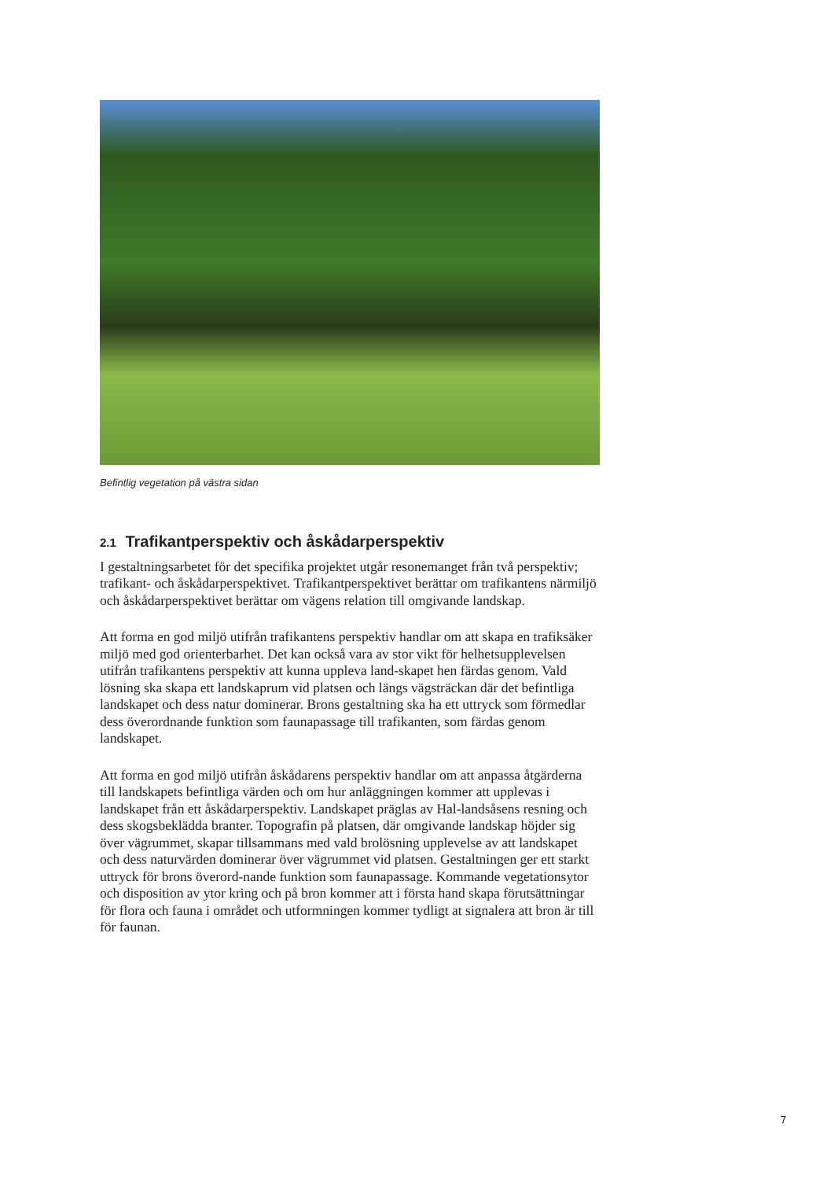Befintlig vegetation på västra sidan
2.1 Trafikantperspektiv och åskådarperspektiv
I gestaltningsarbetet för det specifika projektet utgår resonemanget från två perspektiv; trafikant- och åskådarperspektivet. Trafikantperspektivet berättar om trafikantens närmiljö och åskådarperspektivet berättar om vägens relation till omgivande landskap.
Att forma en god miljö utifrån trafikantens perspektiv handlar om att skapa en trafiksäker miljö med god orienterbarhet. Det kan också vara av stor vikt för helhetsupplevelsen utifrån trafikantens perspektiv att kunna uppleva land-skapet hen färdas genom. Vald lösning ska skapa ett landskaprum vid platsen och längs vägsträckan där det befintliga landskapet och dess natur dominerar. Brons gestaltning ska ha ett uttryck som förmedlar dess överordnande funktion som faunapassage till trafikanten, som färdas genom landskapet.
Att forma en god miljö utifrån åskådarens perspektiv handlar om att anpassa åtgärderna till landskapets befintliga värden och om hur anläggningen kommer att upplevas i landskapet från ett åskådarperspektiv. Landskapet präglas av Hal-landsåsens resning och dess skogsbeklädda branter. Topografin på platsen, där omgivande landskap höjder sig över vägrummet, skapar tillsammans med vald brolösning upplevelse av att landskapet och dess naturvärden dominerar över vägrummet vid platsen. Gestaltningen ger ett starkt uttryck för brons överord-nande funktion som faunapassage. Kommande vegetationsytor och disposition av ytor kring och på bron kommer att i första hand skapa förutsättningar för flora och fauna i området och utformningen kommer tydligt at signalera att bron är till för faunan.
7